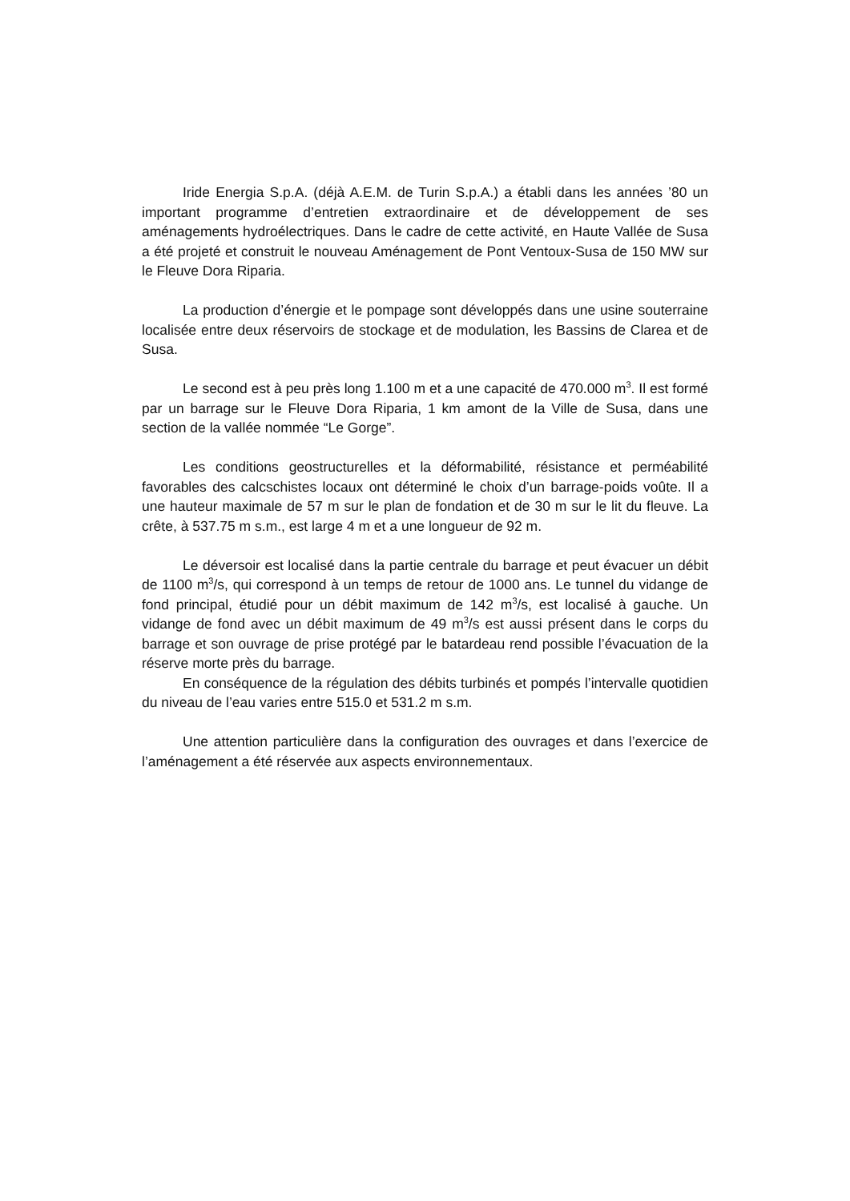Iride Energia S.p.A. (déjà A.E.M. de Turin S.p.A.) a établi dans les années ’80 un important programme d’entretien extraordinaire et de développement de ses aménagements hydroélectriques. Dans le cadre de cette activité, en Haute Vallée de Susa a été projeté et construit le nouveau Aménagement de Pont Ventoux-Susa de 150 MW sur le Fleuve Dora Riparia.
La production d’énergie et le pompage sont développés dans une usine souterraine localisée entre deux réservoirs de stockage et de modulation, les Bassins de Clarea et de Susa.
Le second est à peu près long 1.100 m et a une capacité de 470.000 m<sup>3</sup>. Il est formé par un barrage sur le Fleuve Dora Riparia, 1 km amont de la Ville de Susa, dans une section de la vallée nommée “Le Gorge”.
Les conditions geostructurelles et la déformabilité, résistance et perméabilité favorables des calcschistes locaux ont déterminé le choix d’un barrage-poids voûte. Il a une hauteur maximale de 57 m sur le plan de fondation et de 30 m sur le lit du fleuve. La crête, à 537.75 m s.m., est large 4 m et a une longueur de 92 m.
Le déversoir est localisé dans la partie centrale du barrage et peut évacuer un débit de 1100 m<sup>3</sup>/s, qui correspond à un temps de retour de 1000 ans. Le tunnel du vidange de fond principal, étudié pour un débit maximum de 142 m<sup>3</sup>/s, est localisé à gauche. Un vidange de fond avec un débit maximum de 49 m<sup>3</sup>/s est aussi présent dans le corps du barrage et son ouvrage de prise protégé par le batardeau rend possible l’évacuation de la réserve morte près du barrage.
En conséquence de la régulation des débits turbinés et pompés l’intervalle quotidien du niveau de l’eau varies entre 515.0 et 531.2 m s.m.
Une attention particulière dans la configuration des ouvrages et dans l’exercice de l’aménagement a été réservée aux aspects environnementaux.